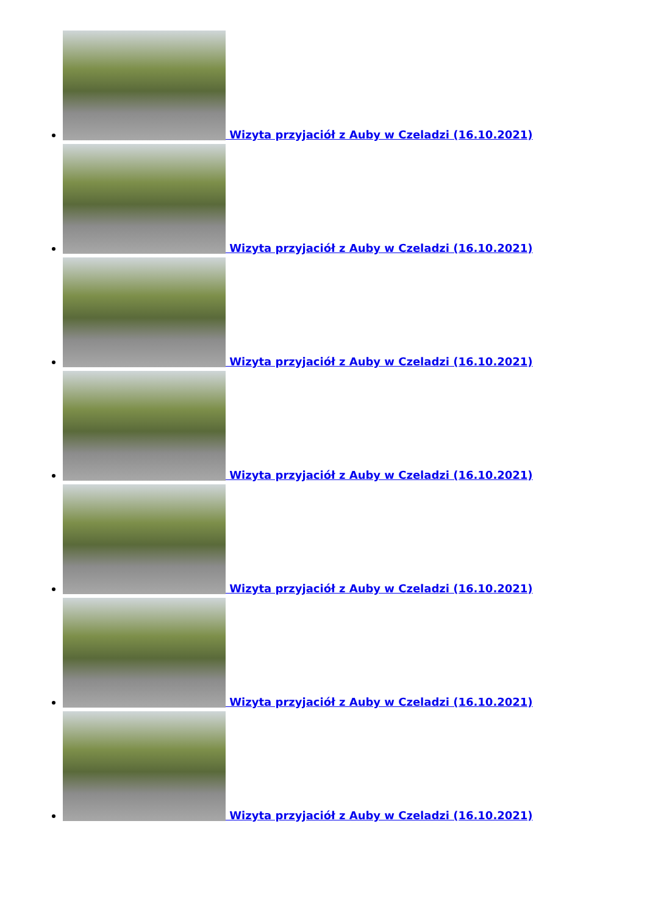Wizyta przyjaciół z Auby w Czeladzi (16.10.2021)
Wizyta przyjaciół z Auby w Czeladzi (16.10.2021)
Wizyta przyjaciół z Auby w Czeladzi (16.10.2021)
Wizyta przyjaciół z Auby w Czeladzi (16.10.2021)
Wizyta przyjaciół z Auby w Czeladzi (16.10.2021)
Wizyta przyjaciół z Auby w Czeladzi (16.10.2021)
Wizyta przyjaciół z Auby w Czeladzi (16.10.2021)